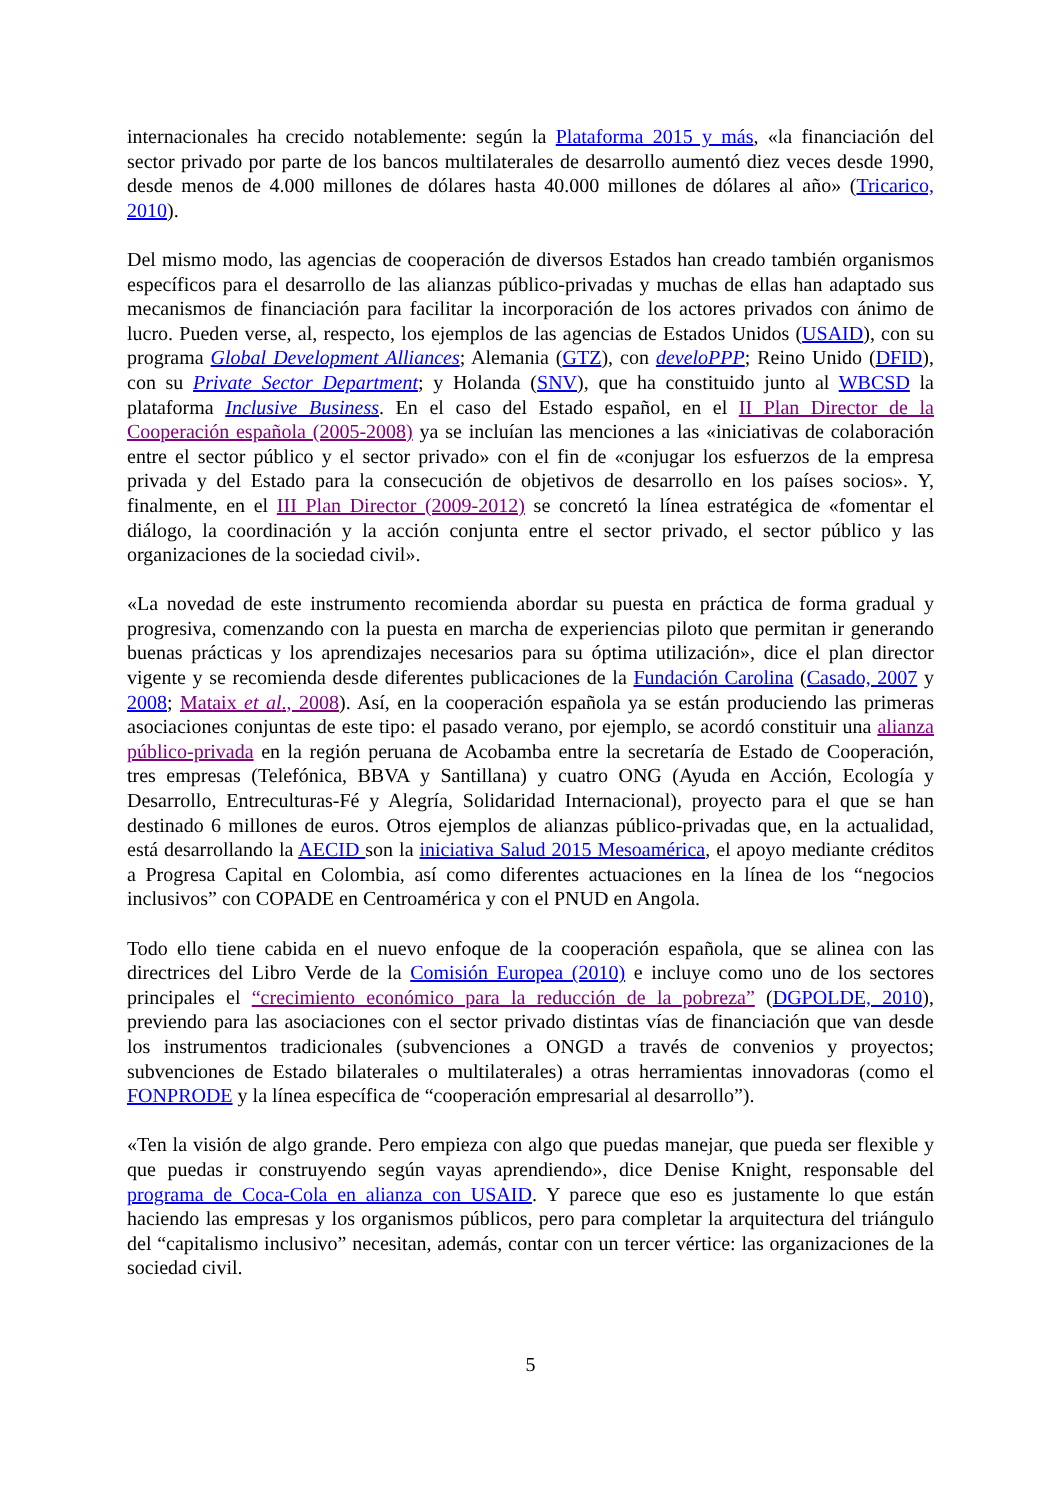internacionales ha crecido notablemente: según la Plataforma 2015 y más, «la financiación del sector privado por parte de los bancos multilaterales de desarrollo aumentó diez veces desde 1990, desde menos de 4.000 millones de dólares hasta 40.000 millones de dólares al año» (Tricarico, 2010).
Del mismo modo, las agencias de cooperación de diversos Estados han creado también organismos específicos para el desarrollo de las alianzas público-privadas y muchas de ellas han adaptado sus mecanismos de financiación para facilitar la incorporación de los actores privados con ánimo de lucro. Pueden verse, al, respecto, los ejemplos de las agencias de Estados Unidos (USAID), con su programa Global Development Alliances; Alemania (GTZ), con develoPPP; Reino Unido (DFID), con su Private Sector Department; y Holanda (SNV), que ha constituido junto al WBCSD la plataforma Inclusive Business. En el caso del Estado español, en el II Plan Director de la Cooperación española (2005-2008) ya se incluían las menciones a las «iniciativas de colaboración entre el sector público y el sector privado» con el fin de «conjugar los esfuerzos de la empresa privada y del Estado para la consecución de objetivos de desarrollo en los países socios». Y, finalmente, en el III Plan Director (2009-2012) se concretó la línea estratégica de «fomentar el diálogo, la coordinación y la acción conjunta entre el sector privado, el sector público y las organizaciones de la sociedad civil».
«La novedad de este instrumento recomienda abordar su puesta en práctica de forma gradual y progresiva, comenzando con la puesta en marcha de experiencias piloto que permitan ir generando buenas prácticas y los aprendizajes necesarios para su óptima utilización», dice el plan director vigente y se recomienda desde diferentes publicaciones de la Fundación Carolina (Casado, 2007 y 2008; Mataix et al., 2008). Así, en la cooperación española ya se están produciendo las primeras asociaciones conjuntas de este tipo: el pasado verano, por ejemplo, se acordó constituir una alianza público-privada en la región peruana de Acobamba entre la secretaría de Estado de Cooperación, tres empresas (Telefónica, BBVA y Santillana) y cuatro ONG (Ayuda en Acción, Ecología y Desarrollo, Entreculturas-Fé y Alegría, Solidaridad Internacional), proyecto para el que se han destinado 6 millones de euros. Otros ejemplos de alianzas público-privadas que, en la actualidad, está desarrollando la AECID son la iniciativa Salud 2015 Mesoamérica, el apoyo mediante créditos a Progresa Capital en Colombia, así como diferentes actuaciones en la línea de los “negocios inclusivos” con COPADE en Centroamérica y con el PNUD en Angola.
Todo ello tiene cabida en el nuevo enfoque de la cooperación española, que se alinea con las directrices del Libro Verde de la Comisión Europea (2010) e incluye como uno de los sectores principales el “crecimiento económico para la reducción de la pobreza” (DGPOLDE, 2010), previendo para las asociaciones con el sector privado distintas vías de financiación que van desde los instrumentos tradicionales (subvenciones a ONGD a través de convenios y proyectos; subvenciones de Estado bilaterales o multilaterales) a otras herramientas innovadoras (como el FONPRODE y la línea específica de “cooperación empresarial al desarrollo”).
«Ten la visión de algo grande. Pero empieza con algo que puedas manejar, que pueda ser flexible y que puedas ir construyendo según vayas aprendiendo», dice Denise Knight, responsable del programa de Coca-Cola en alianza con USAID. Y parece que eso es justamente lo que están haciendo las empresas y los organismos públicos, pero para completar la arquitectura del triángulo del “capitalismo inclusivo” necesitan, además, contar con un tercer vértice: las organizaciones de la sociedad civil.
5